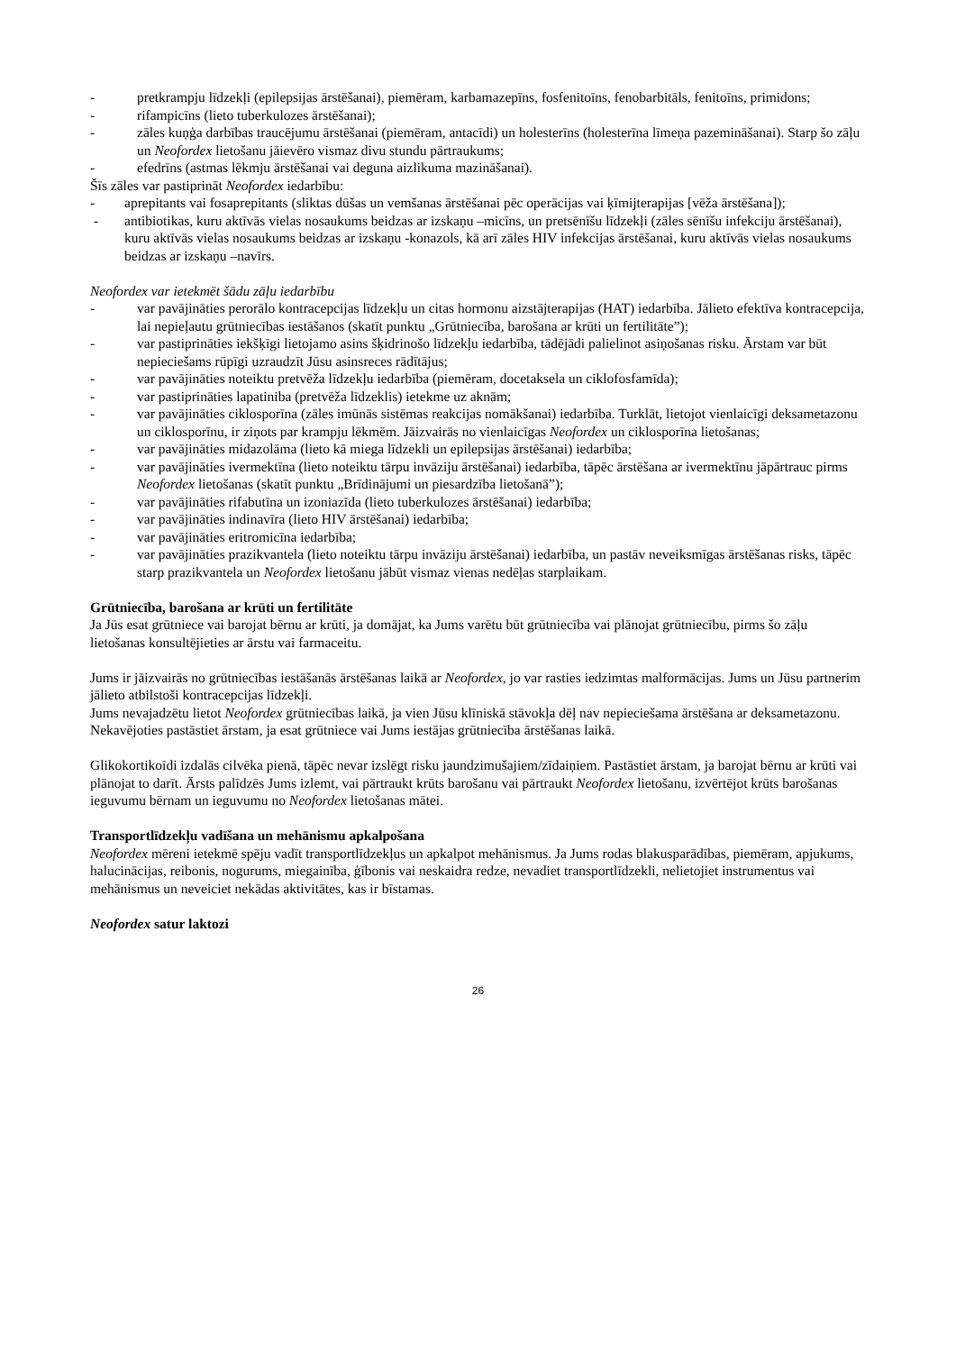- pretkrampju līdzekļi (epilepsijas ārstēšanai), piemēram, karbamazepīns, fosfenitoīns, fenobarbitāls, fenitoīns, primidons;
- rifampicīns (lieto tuberkulozes ārstēšanai);
- zāles kuņģa darbības traucējumu ārstēšanai (piemēram, antacīdi) un holesterīns (holesterīna līmeņa pazemināšanai). Starp šo zāļu un Neofordex lietošanu jāievēro vismaz divu stundu pārtraukums;
- efedrīns (astmas lēkmju ārstēšanai vai deguna aizlikuma mazināšanai).
Šīs zāles var pastiprināt Neofordex iedarbību:
- aprepitants vai fosaprepitants (sliktas dūšas un vemšanas ārstēšanai pēc operācijas vai ķīmijterapijas [vēža ārstēšana]);
- antibiotikas, kuru aktīvās vielas nosaukums beidzas ar izskaņu –micīns, un pretsēnīšu līdzekļi (zāles sēnīšu infekciju ārstēšanai), kuru aktīvās vielas nosaukums beidzas ar izskaņu -konazols, kā arī zāles HIV infekcijas ārstēšanai, kuru aktīvās vielas nosaukums beidzas ar izskaņu –navīrs.
Neofordex var ietekmēt šādu zāļu iedarbību
- var pavājināties perorālo kontracepcijas līdzekļu un citas hormonu aizstājterapijas (HAT) iedarbība. Jālieto efektīva kontracepcija, lai nepieļautu grūtniecības iestāšanos (skatīt punktu „Grūtniecība, barošana ar krūti un fertilitāte”);
- var pastiprināties iekšķīgi lietojamo asins šķidrinošo līdzekļu iedarbība, tādējādi palielinot asiņošanas risku. Ārstam var būt nepieciešams rūpīgi uzraudzīt Jūsu asinsreces rādītājus;
- var pavājināties noteiktu pretvēža līdzekļu iedarbība (piemēram, docetaksela un ciklofosfamīda);
- var pastiprināties lapatiniba (pretvēža līdzeklis) ietekme uz aknām;
- var pavājināties ciklosporīna (zāles imūnās sistēmas reakcijas nomākšanai) iedarbība. Turklāt, lietojot vienlaicīgi deksametazonu un ciklosporīnu, ir ziņots par krampju lēkmēm. Jāizvairās no vienlaicīgas Neofordex un ciklosporīna lietošanas;
- var pavājināties midazolāma (lieto kā miega līdzekli un epilepsijas ārstēšanai) iedarbība;
- var pavājināties ivermektīna (lieto noteiktu tārpu invāziju ārstēšanai) iedarbība, tāpēc ārstēšana ar ivermektīnu jāpārtrauc pirms Neofordex lietošanas (skatīt punktu „Brīdinājumi un piesardzība lietošanā”);
- var pavājināties rifabutīna un izoniazīda (lieto tuberkulozes ārstēšanai) iedarbība;
- var pavājināties indinavīra (lieto HIV ārstēšanai) iedarbība;
- var pavājināties eritromicīna iedarbība;
- var pavājināties prazikvantela (lieto noteiktu tārpu invāziju ārstēšanai) iedarbība, un pastāv neveiksmīgas ārstēšanas risks, tāpēc starp prazikvantela un Neofordex lietošanu jābūt vismaz vienas nedēļas starplaikam.
Grūtniecība, barošana ar krūti un fertilitāte
Ja Jūs esat grūtniece vai barojat bērnu ar krūti, ja domājat, ka Jums varētu būt grūtniecība vai plānojat grūtniecību, pirms šo zāļu lietošanas konsultējieties ar ārstu vai farmaceitu.
Jums ir jāizvairās no grūtniecības iestāšanās ārstēšanas laikā ar Neofordex, jo var rasties iedzimtas malformācijas. Jums un Jūsu partnerim jālieto atbilstoši kontracepcijas līdzekļi.
Jums nevajadzētu lietot Neofordex grūtniecības laikā, ja vien Jūsu klīniskā stāvokļa dēļ nav nepieciešama ārstēšana ar deksametazonu. Nekavējoties pastāstiet ārstam, ja esat grūtniece vai Jums iestājas grūtniecība ārstēšanas laikā.
Glikokortikoīdi izdalās cilvēka pienā, tāpēc nevar izslēgt risku jaundzimušajiem/zīdaiņiem. Pastāstiet ārstam, ja barojat bērnu ar krūti vai plānojat to darīt. Ārsts palīdzēs Jums izlemt, vai pārtraukt krūts barošanu vai pārtraukt Neofordex lietošanu, izvērtējot krūts barošanas ieguvumu bērnam un ieguvumu no Neofordex lietošanas mātei.
Transportlīdzekļu vadīšana un mehānismu apkalpošana
Neofordex mēreni ietekmē spēju vadīt transportlīdzekļus un apkalpot mehānismus. Ja Jums rodas blakusparādības, piemēram, apjukums, halucinācijas, reibonis, nogurums, miegainība, ģībonis vai neskaidra redze, nevadiet transportlīdzekli, nelietojiet instrumentus vai mehānismus un neveiciet nekādas aktivitātes, kas ir bīstamas.
Neofordex satur laktozi
26